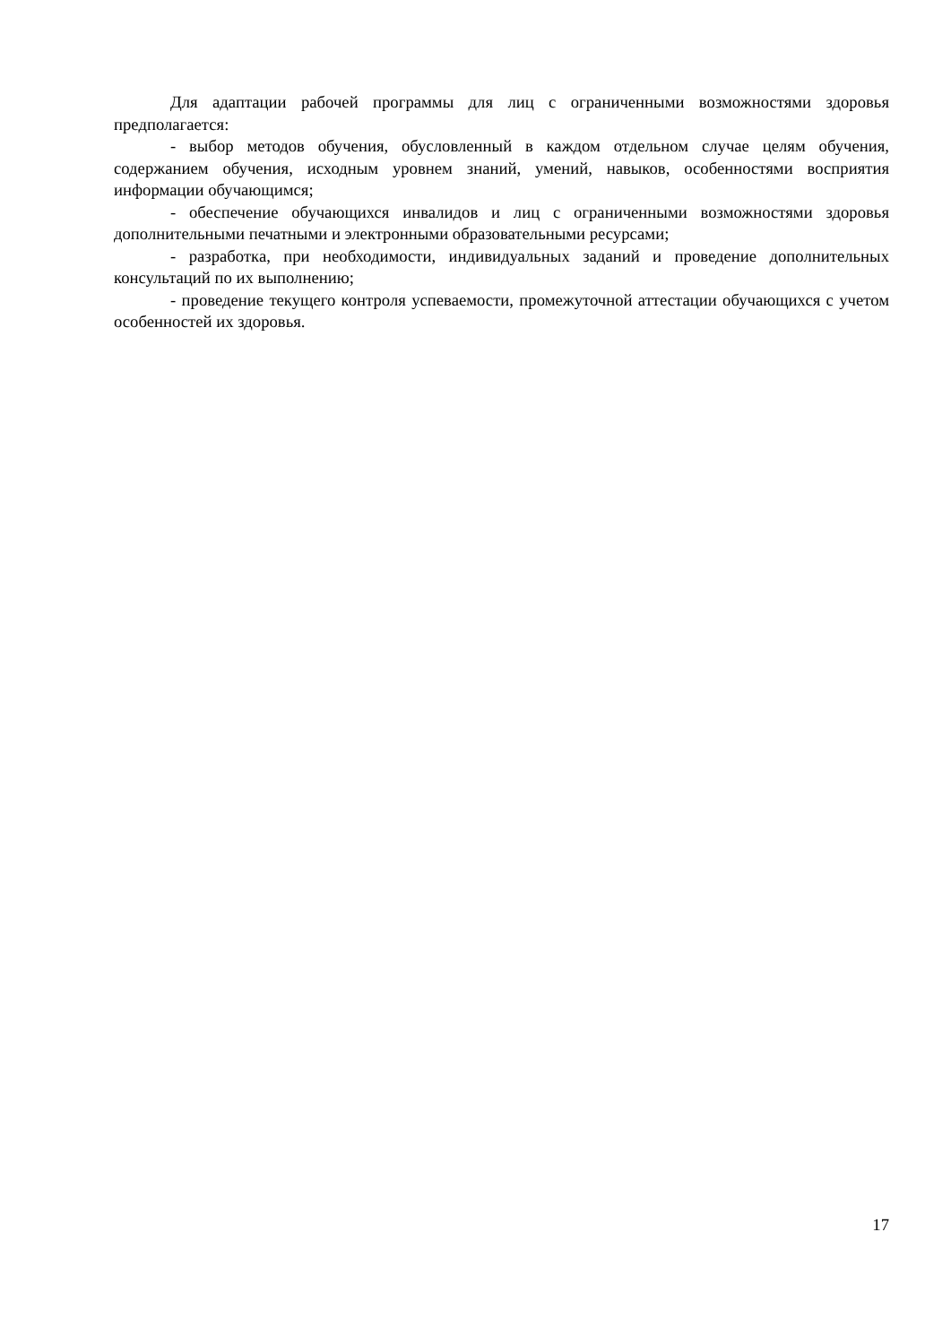Для адаптации рабочей программы для лиц с ограниченными возможностями здоровья предполагается:
- выбор методов обучения, обусловленный в каждом отдельном случае целям обучения, содержанием обучения, исходным уровнем знаний, умений, навыков, особенностями восприятия информации обучающимся;
- обеспечение обучающихся инвалидов и лиц с ограниченными возможностями здоровья дополнительными печатными и электронными образовательными ресурсами;
- разработка, при необходимости, индивидуальных заданий и проведение дополнительных консультаций по их выполнению;
- проведение текущего контроля успеваемости, промежуточной аттестации обучающихся с учетом особенностей их здоровья.
17